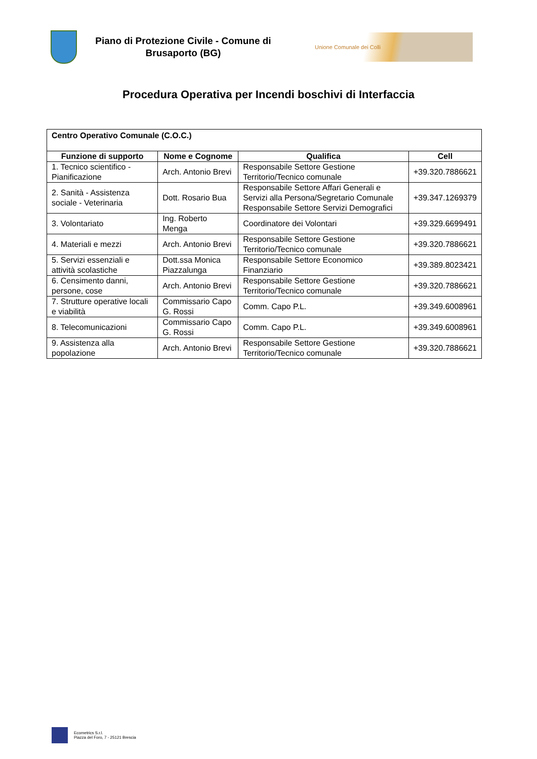Piano di Protezione Civile - Comune di Brusaporto (BG)
Unione Comunale dei Colli
Procedura Operativa per Incendi boschivi di Interfaccia
| Centro Operativo Comunale (C.O.C.) | | | |
| --- | --- | --- | --- |
| Funzione di supporto | Nome e Cognome | Qualifica | Cell |
| 1. Tecnico scientifico - Pianificazione | Arch. Antonio Brevi | Responsabile Settore Gestione Territorio/Tecnico comunale | +39.320.7886621 |
| 2. Sanità - Assistenza sociale - Veterinaria | Dott. Rosario Bua | Responsabile Settore Affari Generali e Servizi alla Persona/Segretario Comunale Responsabile Settore Servizi Demografici | +39.347.1269379 |
| 3. Volontariato | Ing. Roberto Menga | Coordinatore dei Volontari | +39.329.6699491 |
| 4. Materiali e mezzi | Arch. Antonio Brevi | Responsabile Settore Gestione Territorio/Tecnico comunale | +39.320.7886621 |
| 5. Servizi essenziali e attività scolastiche | Dott.ssa Monica Piazzalunga | Responsabile Settore Economico Finanziario | +39.389.8023421 |
| 6. Censimento danni, persone, cose | Arch. Antonio Brevi | Responsabile Settore Gestione Territorio/Tecnico comunale | +39.320.7886621 |
| 7. Strutture operative locali e viabilità | Commissario Capo G. Rossi | Comm. Capo P.L. | +39.349.6008961 |
| 8. Telecomunicazioni | Commissario Capo G. Rossi | Comm. Capo P.L. | +39.349.6008961 |
| 9. Assistenza alla popolazione | Arch. Antonio Brevi | Responsabile Settore Gestione Territorio/Tecnico comunale | +39.320.7886621 |
Ecometrics S.r.l.
Piazza del Foro, 7 - 25121 Brescia